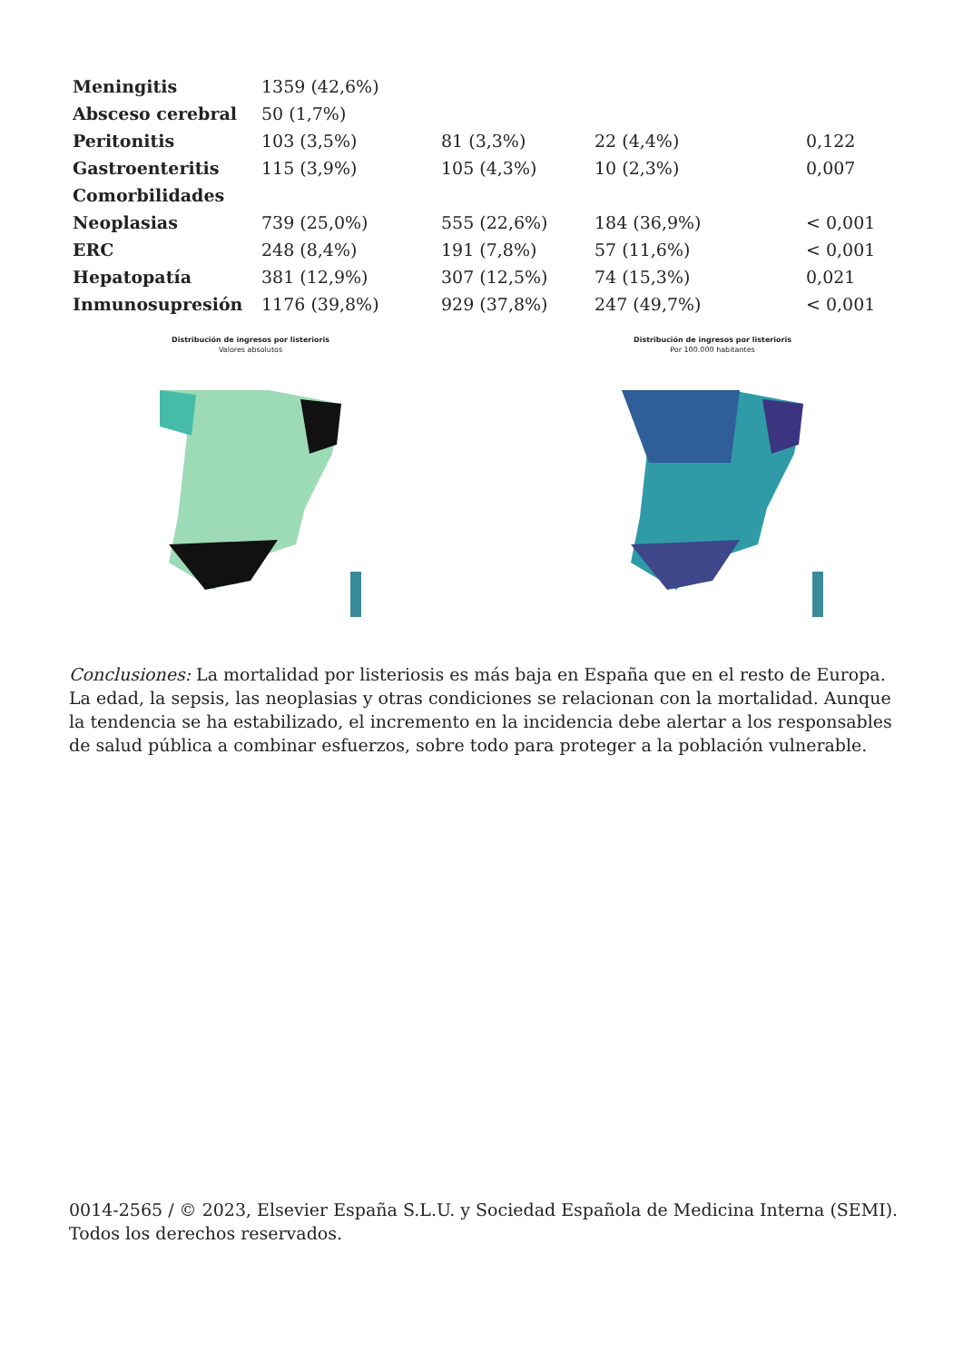| Meningitis | 1359 (42,6%) | | | |
| Absceso cerebral | 50 (1,7%) | | | |
| Peritonitis | 103 (3,5%) | 81 (3,3%) | 22 (4,4%) | 0,122 |
| Gastroenteritis | 115 (3,9%) | 105 (4,3%) | 10 (2,3%) | 0,007 |
| Comorbilidades | | | | |
| Neoplasias | 739 (25,0%) | 555 (22,6%) | 184 (36,9%) | < 0,001 |
| ERC | 248 (8,4%) | 191 (7,8%) | 57 (11,6%) | < 0,001 |
| Hepatopatía | 381 (12,9%) | 307 (12,5%) | 74 (15,3%) | 0,021 |
| Inmunosupresión | 1176 (39,8%) | 929 (37,8%) | 247 (49,7%) | < 0,001 |
Distribución de ingresos por listerioris
Valores absolutos
Distribución de ingresos por listerioris
Por 100.000 habitantes
Conclusiones: La mortalidad por listeriosis es más baja en España que en el resto de Europa. La edad, la sepsis, las neoplasias y otras condiciones se relacionan con la mortalidad. Aunque la tendencia se ha estabilizado, el incremento en la incidencia debe alertar a los responsables de salud pública a combinar esfuerzos, sobre todo para proteger a la población vulnerable.
0014-2565 / © 2023, Elsevier España S.L.U. y Sociedad Española de Medicina Interna (SEMI). Todos los derechos reservados.